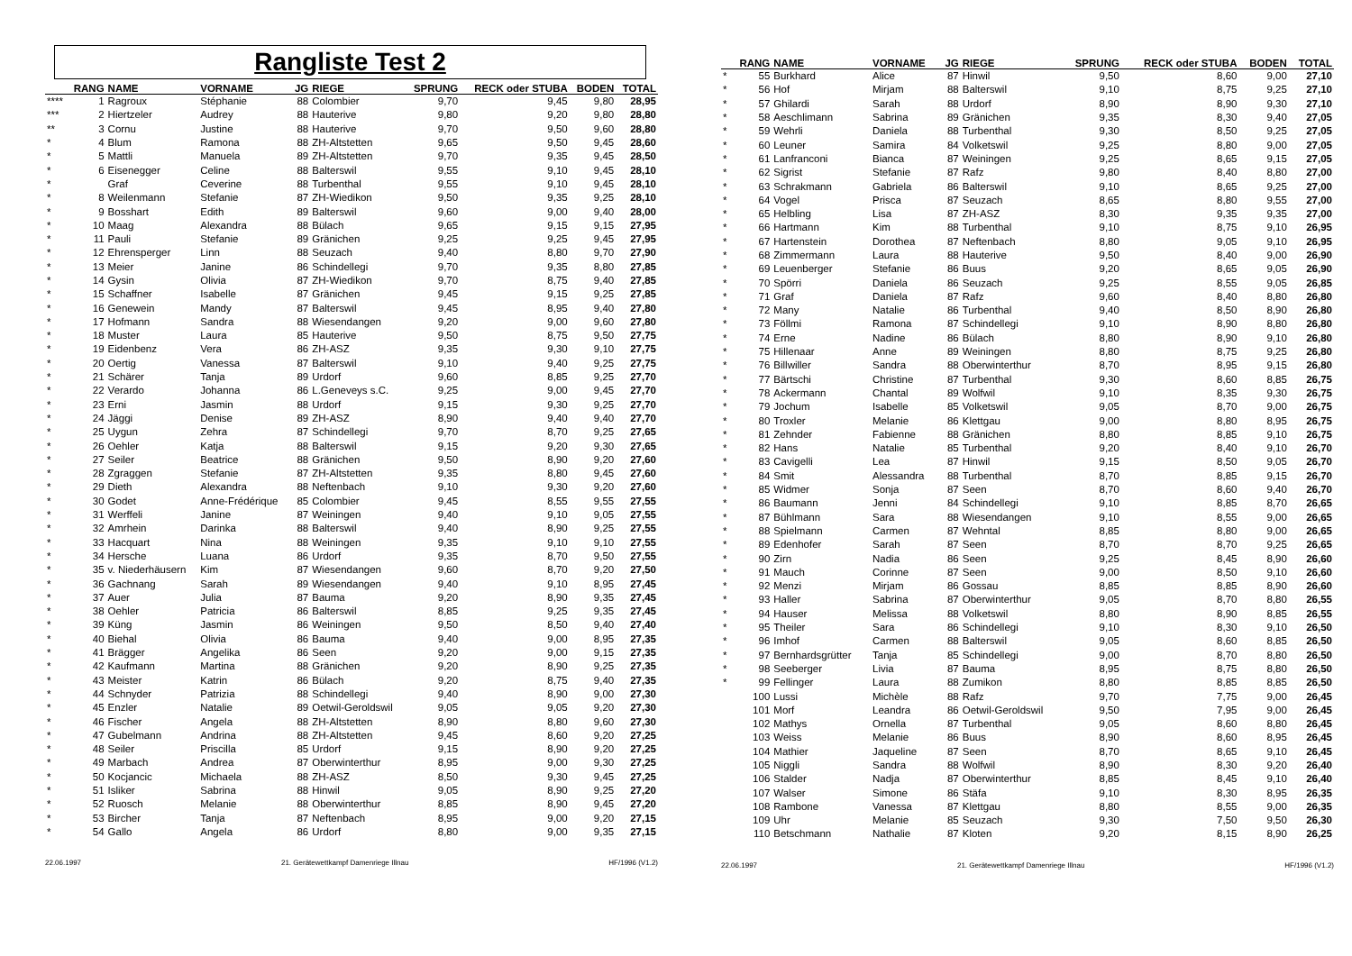Rangliste Test 2
| | RANG | NAME | VORNAME | JG | RIEGE | SPRUNG | RECK oder STUBA | BODEN | TOTAL |
| --- | --- | --- | --- | --- | --- | --- | --- | --- | --- |
| **** | 1 | Ragroux | Stéphanie | 88 | Colombier | 9,70 | 9,45 | 9,80 | 28,95 |
| *** | 2 | Hiertzeler | Audrey | 88 | Hauterive | 9,80 | 9,20 | 9,80 | 28,80 |
| ** | 3 | Cornu | Justine | 88 | Hauterive | 9,70 | 9,50 | 9,60 | 28,80 |
| * | 4 | Blum | Ramona | 88 | ZH-Altstetten | 9,65 | 9,50 | 9,45 | 28,60 |
| * | 5 | Mattli | Manuela | 89 | ZH-Altstetten | 9,70 | 9,35 | 9,45 | 28,50 |
| * | 6 | Eisenegger | Celine | 88 | Balterswil | 9,55 | 9,10 | 9,45 | 28,10 |
| * | | Graf | Ceverine | 88 | Turbenthal | 9,55 | 9,10 | 9,45 | 28,10 |
| * | 8 | Weilenmann | Stefanie | 87 | ZH-Wiedikon | 9,50 | 9,35 | 9,25 | 28,10 |
| * | 9 | Bosshart | Edith | 89 | Balterswil | 9,60 | 9,00 | 9,40 | 28,00 |
| * | 10 | Maag | Alexandra | 88 | Bülach | 9,65 | 9,15 | 9,15 | 27,95 |
| * | 11 | Pauli | Stefanie | 89 | Gränichen | 9,25 | 9,25 | 9,45 | 27,95 |
| * | 12 | Ehrensperger | Linn | 88 | Seuzach | 9,40 | 8,80 | 9,70 | 27,90 |
| * | 13 | Meier | Janine | 86 | Schindellegi | 9,70 | 9,35 | 8,80 | 27,85 |
| * | 14 | Gysin | Olivia | 87 | ZH-Wiedikon | 9,70 | 8,75 | 9,40 | 27,85 |
| * | 15 | Schaffner | Isabelle | 87 | Gränichen | 9,45 | 9,15 | 9,25 | 27,85 |
| * | 16 | Genewein | Mandy | 87 | Balterswil | 9,45 | 8,95 | 9,40 | 27,80 |
| * | 17 | Hofmann | Sandra | 88 | Wiesendangen | 9,20 | 9,00 | 9,60 | 27,80 |
| * | 18 | Muster | Laura | 85 | Hauterive | 9,50 | 8,75 | 9,50 | 27,75 |
| * | 19 | Eidenbenz | Vera | 86 | ZH-ASZ | 9,35 | 9,30 | 9,10 | 27,75 |
| * | 20 | Oertig | Vanessa | 87 | Balterswil | 9,10 | 9,40 | 9,25 | 27,75 |
| * | 21 | Schärer | Tanja | 89 | Urdorf | 9,60 | 8,85 | 9,25 | 27,70 |
| * | 22 | Verardo | Johanna | 86 | L.Geneveys s.C. | 9,25 | 9,00 | 9,45 | 27,70 |
| * | 23 | Erni | Jasmin | 88 | Urdorf | 9,15 | 9,30 | 9,25 | 27,70 |
| * | 24 | Jäggi | Denise | 89 | ZH-ASZ | 8,90 | 9,40 | 9,40 | 27,70 |
| * | 25 | Uygun | Zehra | 87 | Schindellegi | 9,70 | 8,70 | 9,25 | 27,65 |
| * | 26 | Oehler | Katja | 88 | Balterswil | 9,15 | 9,20 | 9,30 | 27,65 |
| * | 27 | Seiler | Beatrice | 88 | Gränichen | 9,50 | 8,90 | 9,20 | 27,60 |
| * | 28 | Zgraggen | Stefanie | 87 | ZH-Altstetten | 9,35 | 8,80 | 9,45 | 27,60 |
| * | 29 | Dieth | Alexandra | 88 | Neftenbach | 9,10 | 9,30 | 9,20 | 27,60 |
| * | 30 | Godet | Anne-Frédérique | 85 | Colombier | 9,45 | 8,55 | 9,55 | 27,55 |
| * | 31 | Werffeli | Janine | 87 | Weiningen | 9,40 | 9,10 | 9,05 | 27,55 |
| * | 32 | Amrhein | Darinka | 88 | Balterswil | 9,40 | 8,90 | 9,25 | 27,55 |
| * | 33 | Hacquart | Nina | 88 | Weiningen | 9,35 | 9,10 | 9,10 | 27,55 |
| * | 34 | Hersche | Luana | 86 | Urdorf | 9,35 | 8,70 | 9,50 | 27,55 |
| * | 35 | v. Niederhäusern | Kim | 87 | Wiesendangen | 9,60 | 8,70 | 9,20 | 27,50 |
| * | 36 | Gachnang | Sarah | 89 | Wiesendangen | 9,40 | 9,10 | 8,95 | 27,45 |
| * | 37 | Auer | Julia | 87 | Bauma | 9,20 | 8,90 | 9,35 | 27,45 |
| * | 38 | Oehler | Patricia | 86 | Balterswil | 8,85 | 9,25 | 9,35 | 27,45 |
| * | 39 | Küng | Jasmin | 86 | Weiningen | 9,50 | 8,50 | 9,40 | 27,40 |
| * | 40 | Biehal | Olivia | 86 | Bauma | 9,40 | 9,00 | 8,95 | 27,35 |
| * | 41 | Brägger | Angelika | 86 | Seen | 9,20 | 9,00 | 9,15 | 27,35 |
| * | 42 | Kaufmann | Martina | 88 | Gränichen | 9,20 | 8,90 | 9,25 | 27,35 |
| * | 43 | Meister | Katrin | 86 | Bülach | 9,20 | 8,75 | 9,40 | 27,35 |
| * | 44 | Schnyder | Patrizia | 88 | Schindellegi | 9,40 | 8,90 | 9,00 | 27,30 |
| * | 45 | Enzler | Natalie | 89 | Oetwil-Geroldswil | 9,05 | 9,05 | 9,20 | 27,30 |
| * | 46 | Fischer | Angela | 88 | ZH-Altstetten | 8,90 | 8,80 | 9,60 | 27,30 |
| * | 47 | Gubelmann | Andrina | 88 | ZH-Altstetten | 9,45 | 8,60 | 9,20 | 27,25 |
| * | 48 | Seiler | Priscilla | 85 | Urdorf | 9,15 | 8,90 | 9,20 | 27,25 |
| * | 49 | Marbach | Andrea | 87 | Oberwinterthur | 8,95 | 9,00 | 9,30 | 27,25 |
| * | 50 | Kocjancic | Michaela | 88 | ZH-ASZ | 8,50 | 9,30 | 9,45 | 27,25 |
| * | 51 | Isliker | Sabrina | 88 | Hinwil | 9,05 | 8,90 | 9,25 | 27,20 |
| * | 52 | Ruosch | Melanie | 88 | Oberwinterthur | 8,85 | 8,90 | 9,45 | 27,20 |
| * | 53 | Bircher | Tanja | 87 | Neftenbach | 8,95 | 9,00 | 9,20 | 27,15 |
| * | 54 | Gallo | Angela | 86 | Urdorf | 8,80 | 9,00 | 9,35 | 27,15 |
22.06.1997 21. Gerätewettkampf Damenriege Illnau HF/1996 (V1.2)
| | RANG | NAME | VORNAME | JG | RIEGE | SPRUNG | RECK oder STUBA | BODEN | TOTAL |
| --- | --- | --- | --- | --- | --- | --- | --- | --- | --- |
| * | 55 | Burkhard | Alice | 87 | Hinwil | 9,50 | 8,60 | 9,00 | 27,10 |
| * | 56 | Hof | Mirjam | 88 | Balterswil | 9,10 | 8,75 | 9,25 | 27,10 |
| * | 57 | Ghilardi | Sarah | 88 | Urdorf | 8,90 | 8,90 | 9,30 | 27,10 |
| * | 58 | Aeschlimann | Sabrina | 89 | Gränichen | 9,35 | 8,30 | 9,40 | 27,05 |
| * | 59 | Wehrli | Daniela | 88 | Turbenthal | 9,30 | 8,50 | 9,25 | 27,05 |
| * | 60 | Leuner | Samira | 84 | Volketswil | 9,25 | 8,80 | 9,00 | 27,05 |
| * | 61 | Lanfranconi | Bianca | 87 | Weiningen | 9,25 | 8,65 | 9,15 | 27,05 |
| * | 62 | Sigrist | Stefanie | 87 | Rafz | 9,80 | 8,40 | 8,80 | 27,00 |
| * | 63 | Schrakmann | Gabriela | 86 | Balterswil | 9,10 | 8,65 | 9,25 | 27,00 |
| * | 64 | Vogel | Prisca | 87 | Seuzach | 8,65 | 8,80 | 9,55 | 27,00 |
| * | 65 | Helbling | Lisa | 87 | ZH-ASZ | 8,30 | 9,35 | 9,35 | 27,00 |
| * | 66 | Hartmann | Kim | 88 | Turbenthal | 9,10 | 8,75 | 9,10 | 26,95 |
| * | 67 | Hartenstein | Dorothea | 87 | Neftenbach | 8,80 | 9,05 | 9,10 | 26,95 |
| * | 68 | Zimmermann | Laura | 88 | Hauterive | 9,50 | 8,40 | 9,00 | 26,90 |
| * | 69 | Leuenberger | Stefanie | 86 | Buus | 9,20 | 8,65 | 9,05 | 26,90 |
| * | 70 | Spörri | Daniela | 86 | Seuzach | 9,25 | 8,55 | 9,05 | 26,85 |
| * | 71 | Graf | Daniela | 87 | Rafz | 9,60 | 8,40 | 8,80 | 26,80 |
| * | 72 | Many | Natalie | 86 | Turbenthal | 9,40 | 8,50 | 8,90 | 26,80 |
| * | 73 | Föllmi | Ramona | 87 | Schindellegi | 9,10 | 8,90 | 8,80 | 26,80 |
| * | 74 | Erne | Nadine | 86 | Bülach | 8,80 | 8,90 | 9,10 | 26,80 |
| * | 75 | Hillenaar | Anne | 89 | Weiningen | 8,80 | 8,75 | 9,25 | 26,80 |
| * | 76 | Billwiller | Sandra | 88 | Oberwinterthur | 8,70 | 8,95 | 9,15 | 26,80 |
| * | 77 | Bärtschi | Christine | 87 | Turbenthal | 9,30 | 8,60 | 8,85 | 26,75 |
| * | 78 | Ackermann | Chantal | 89 | Wolfwil | 9,10 | 8,35 | 9,30 | 26,75 |
| * | 79 | Jochum | Isabelle | 85 | Volketswil | 9,05 | 8,70 | 9,00 | 26,75 |
| * | 80 | Troxler | Melanie | 86 | Klettgau | 9,00 | 8,80 | 8,95 | 26,75 |
| * | 81 | Zehnder | Fabienne | 88 | Gränichen | 8,80 | 8,85 | 9,10 | 26,75 |
| * | 82 | Hans | Natalie | 85 | Turbenthal | 9,20 | 8,40 | 9,10 | 26,70 |
| * | 83 | Cavigelli | Lea | 87 | Hinwil | 9,15 | 8,50 | 9,05 | 26,70 |
| * | 84 | Smit | Alessandra | 88 | Turbenthal | 8,70 | 8,85 | 9,15 | 26,70 |
| * | 85 | Widmer | Sonja | 87 | Seen | 8,70 | 8,60 | 9,40 | 26,70 |
| * | 86 | Baumann | Jenni | 84 | Schindellegi | 9,10 | 8,85 | 8,70 | 26,65 |
| * | 87 | Bühlmann | Sara | 88 | Wiesendangen | 9,10 | 8,55 | 9,00 | 26,65 |
| * | 88 | Spielmann | Carmen | 87 | Wehntal | 8,85 | 8,80 | 9,00 | 26,65 |
| * | 89 | Edenhofer | Sarah | 87 | Seen | 8,70 | 8,70 | 9,25 | 26,65 |
| * | 90 | Zirn | Nadia | 86 | Seen | 9,25 | 8,45 | 8,90 | 26,60 |
| * | 91 | Mauch | Corinne | 87 | Seen | 9,00 | 8,50 | 9,10 | 26,60 |
| * | 92 | Menzi | Mirjam | 86 | Gossau | 8,85 | 8,85 | 8,90 | 26,60 |
| * | 93 | Haller | Sabrina | 87 | Oberwinterthur | 9,05 | 8,70 | 8,80 | 26,55 |
| * | 94 | Hauser | Melissa | 88 | Volketswil | 8,80 | 8,90 | 8,85 | 26,55 |
| * | 95 | Theiler | Sara | 86 | Schindellegi | 9,10 | 8,30 | 9,10 | 26,50 |
| * | 96 | Imhof | Carmen | 88 | Balterswil | 9,05 | 8,60 | 8,85 | 26,50 |
| * | 97 | Bernhardsgrütter | Tanja | 85 | Schindellegi | 9,00 | 8,70 | 8,80 | 26,50 |
| * | 98 | Seeberger | Livia | 87 | Bauma | 8,95 | 8,75 | 8,80 | 26,50 |
| * | 99 | Fellinger | Laura | 88 | Zumikon | 8,80 | 8,85 | 8,85 | 26,50 |
| | 100 | Lussi | Michèle | 88 | Rafz | 9,70 | 7,75 | 9,00 | 26,45 |
| | 101 | Morf | Leandra | 86 | Oetwil-Geroldswil | 9,50 | 7,95 | 9,00 | 26,45 |
| | 102 | Mathys | Ornella | 87 | Turbenthal | 9,05 | 8,60 | 8,80 | 26,45 |
| | 103 | Weiss | Melanie | 86 | Buus | 8,90 | 8,60 | 8,95 | 26,45 |
| | 104 | Mathier | Jaqueline | 87 | Seen | 8,70 | 8,65 | 9,10 | 26,45 |
| | 105 | Niggli | Sandra | 88 | Wolfwil | 8,90 | 8,30 | 9,20 | 26,40 |
| | 106 | Stalder | Nadja | 87 | Oberwinterthur | 8,85 | 8,45 | 9,10 | 26,40 |
| | 107 | Walser | Simone | 86 | Stäfa | 9,10 | 8,30 | 8,95 | 26,35 |
| | 108 | Rambone | Vanessa | 87 | Klettgau | 8,80 | 8,55 | 9,00 | 26,35 |
| | 109 | Uhr | Melanie | 85 | Seuzach | 9,30 | 7,50 | 9,50 | 26,30 |
| | 110 | Betschmann | Nathalie | 87 | Kloten | 9,20 | 8,15 | 8,90 | 26,25 |
22.06.1997 21. Gerätewettkampf Damenriege Illnau HF/1996 (V1.2)